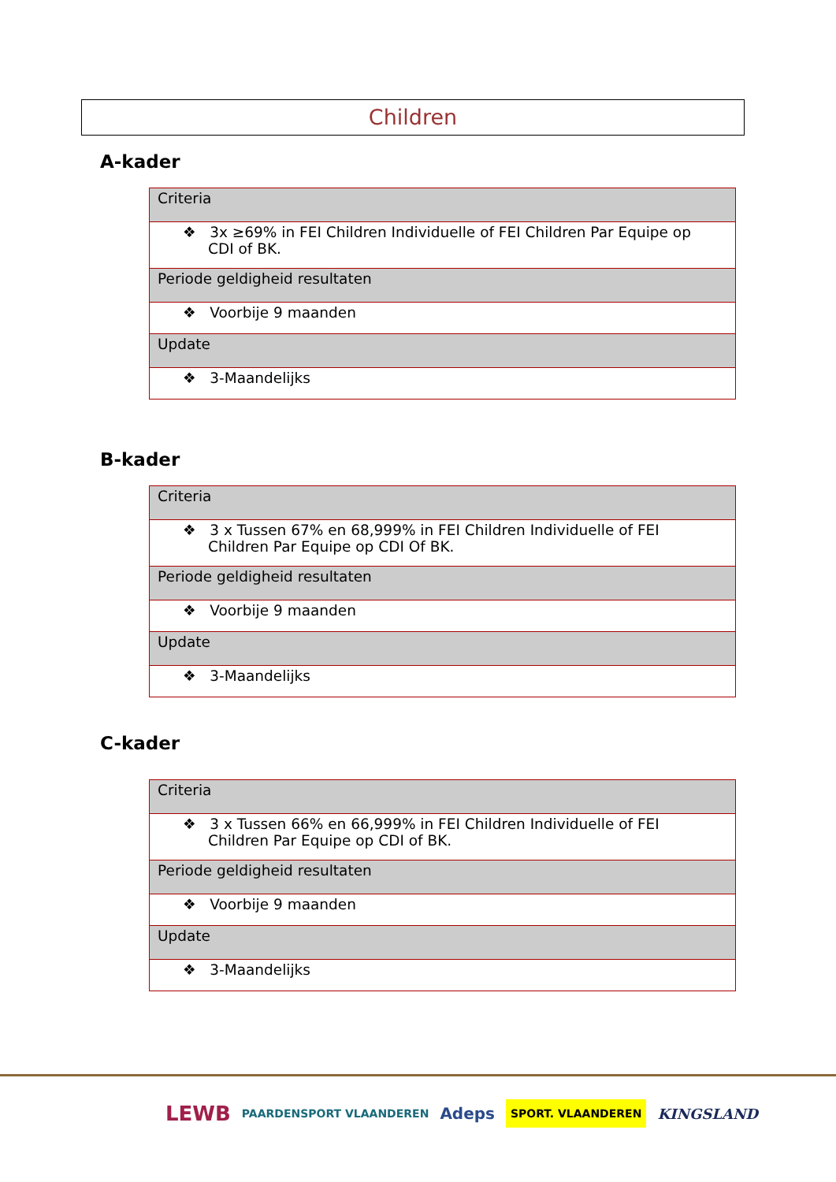Children
A-kader
| Criteria |
| --- |
| ❖ 3x ≥69% in FEI Children Individuelle of FEI Children Par Equipe op CDI of BK. |
| Periode geldigheid resultaten |
| ❖ Voorbije 9 maanden |
| Update |
| ❖ 3-Maandelijks |
B-kader
| Criteria |
| --- |
| ❖ 3 x Tussen 67% en 68,999% in FEI Children Individuelle of FEI Children Par Equipe op CDI Of BK. |
| Periode geldigheid resultaten |
| ❖ Voorbije 9 maanden |
| Update |
| ❖ 3-Maandelijks |
C-kader
| Criteria |
| --- |
| ❖ 3 x Tussen 66% en 66,999% in FEI Children Individuelle of FEI Children Par Equipe op CDI of BK. |
| Periode geldigheid resultaten |
| ❖ Voorbije 9 maanden |
| Update |
| ❖ 3-Maandelijks |
LEWB PAARDENSPORT VLAANDEREN Adeps SPORT. VLAANDEREN KINGSLAND